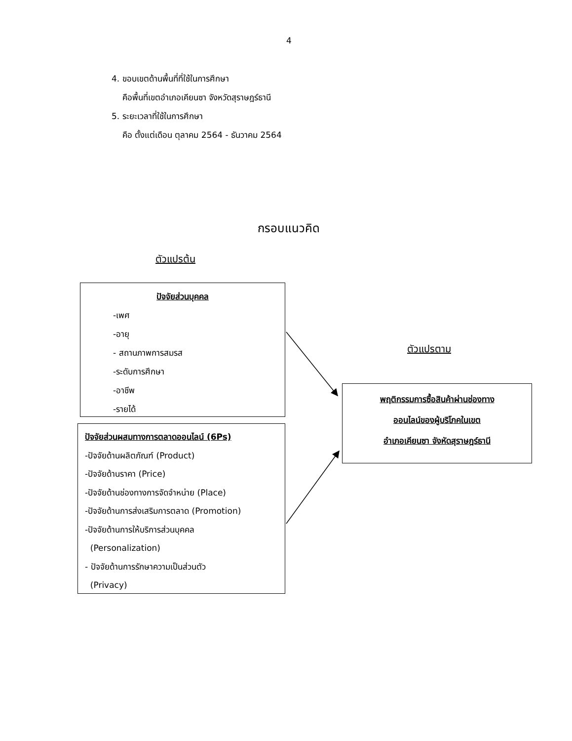4
4. ขอบเขตด้านพื้นที่ที่ใช้ในการศึกษา
คือพื้นที่เขตอำเภอเคียนซา จังหวัดสุราษฎร์ธานี
5. ระยะเวลาที่ใช้ในการศึกษา
คือ ตั้งแต่เดือน ตุลาคม 2564 - ธันวาคม 2564
กรอบแนวคิด
ตัวแปรต้น
ปัจจัยส่วนบุคคล
-เพศ
-อายุ
- สถานภาพการสมรส
-ระดับการศึกษา
-อาชีพ
-รายได้
ปัจจัยส่วนผสมทางการตลาดออนไลน์ (6Ps)
-ปัจจัยด้านผลิตภัณฑ์ (Product)
-ปัจจัยด้านราคา (Price)
-ปัจจัยด้านช่องทางการจัดจำหน่าย (Place)
-ปัจจัยด้านการส่งเสริมการตลาด (Promotion)
-ปัจจัยด้านการให้บริการส่วนบุคคล
(Personalization)
- ปัจจัยด้านการรักษาความเป็นส่วนตัว
(Privacy)
ตัวแปรตาม
พฤติกรรมการซื้อสินค้าผ่านช่องทาง
ออนไลน์ของผู้บริโภคในเขต
อำเภอเคียนซา จังหัดสุราษฎร์ธานี